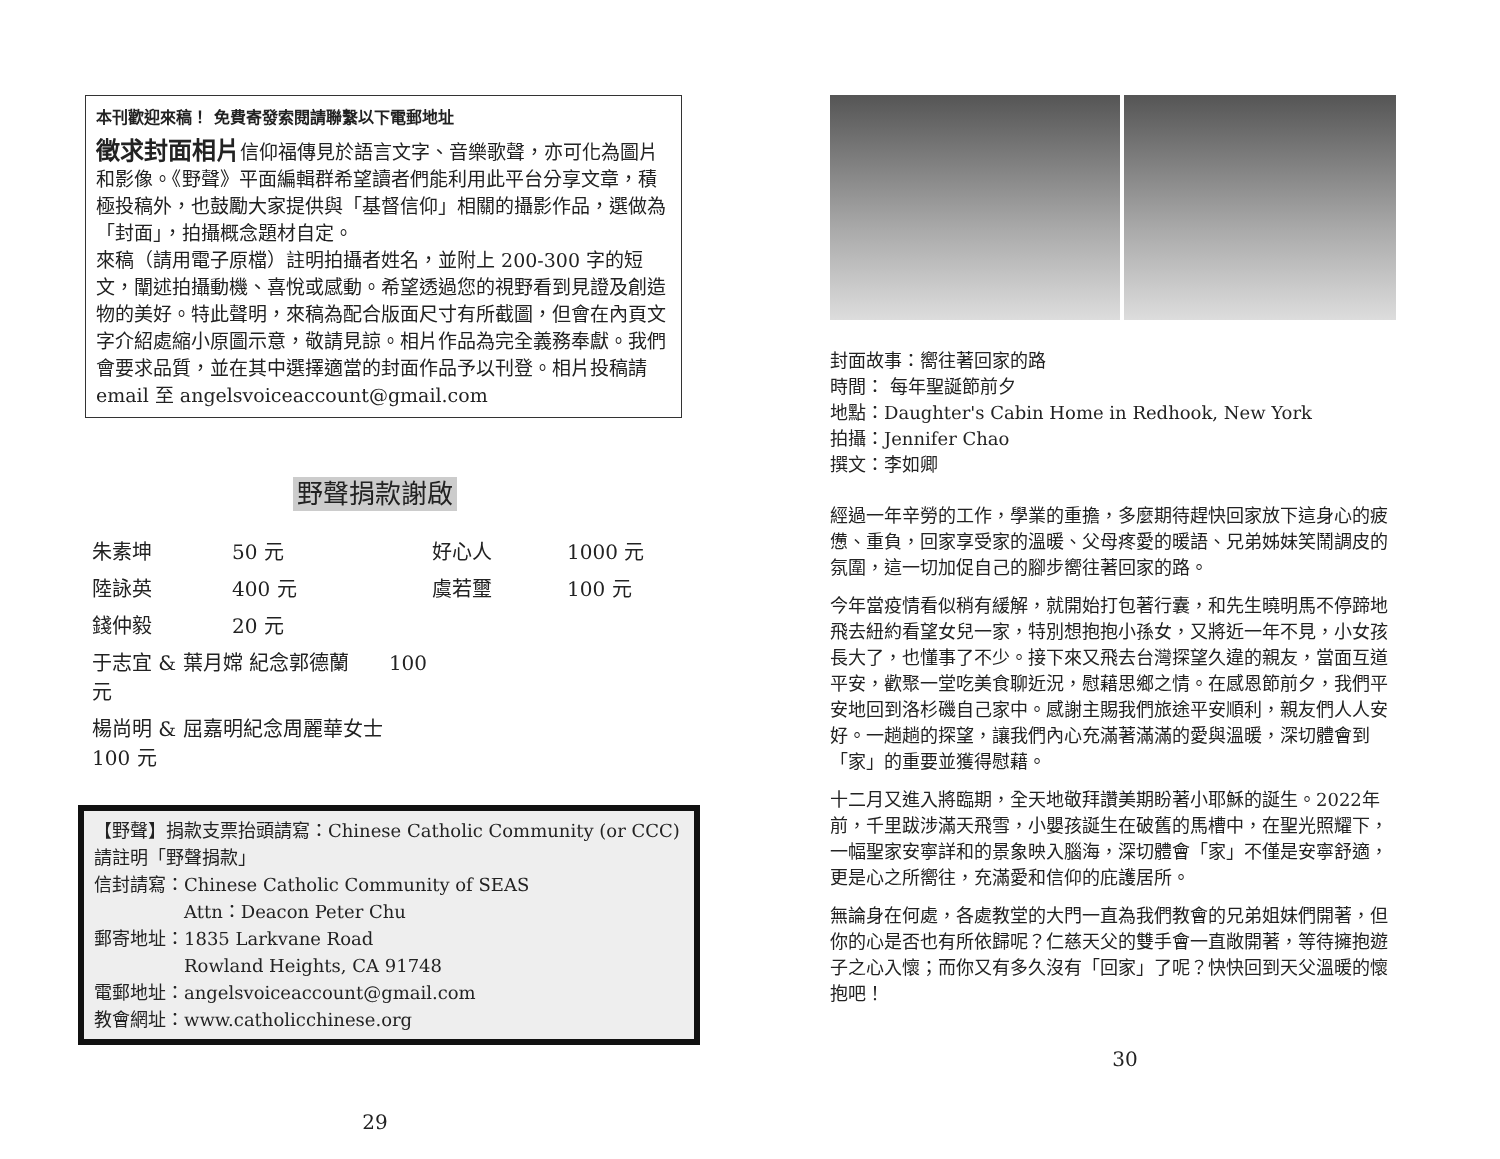本刊歡迎來稿！ 免費寄發索閱請聯繫以下電郵地址
徵求封面相片信仰福傳見於語言文字、音樂歌聲，亦可化為圖片和影像。《野聲》平面編輯群希望讀者們能利用此平台分享文章，積極投稿外，也鼓勵大家提供與「基督信仰」相關的攝影作品，選做為「封面」，拍攝概念題材自定。
來稿（請用電子原檔）註明拍攝者姓名，並附上 200-300 字的短文，闡述拍攝動機、喜悅或感動。希望透過您的視野看到見證及創造物的美好。特此聲明，來稿為配合版面尺寸有所截圖，但會在內頁文字介紹處縮小原圖示意，敬請見諒。相片作品為完全義務奉獻。我們會要求品質，並在其中選擇適當的封面作品予以刊登。相片投稿請 email 至 angelsvoiceaccount@gmail.com
野聲捐款謝啟
| 朱素坤 | 50 元 | 好心人 | 1000 元 |
| 陸詠英 | 400 元 | 虞若璽 | 100 元 |
| 錢仲毅 | 20 元 | | |
| 于志宜 & 葉月嫦 紀念郭德蘭 100 元 | | | |
| 楊尚明 & 屈嘉明紀念周麗華女士 100 元 | | | |
【野聲】捐款支票抬頭請寫：Chinese Catholic Community (or CCC)
請註明「野聲捐款」
信封請寫：Chinese Catholic Community of SEAS
　　　　　Attn：Deacon Peter Chu
郵寄地址：1835 Larkvane Road
　　　　　Rowland Heights, CA 91748
電郵地址：angelsvoiceaccount@gmail.com
教會網址：www.catholicchinese.org
29
封面故事：嚮往著回家的路
時間： 每年聖誕節前夕
地點：Daughter's Cabin Home in Redhook, New York
拍攝：Jennifer Chao
撰文：李如卿
經過一年辛勞的工作，學業的重擔，多麼期待趕快回家放下這身心的疲憊、重負，回家享受家的溫暖、父母疼愛的暖語、兄弟姊妹笑鬧調皮的氛圍，這一切加促自己的腳步嚮往著回家的路。
今年當疫情看似稍有緩解，就開始打包著行囊，和先生曉明馬不停蹄地飛去紐約看望女兒一家，特別想抱抱小孫女，又將近一年不見，小女孩長大了，也懂事了不少。接下來又飛去台灣探望久違的親友，當面互道平安，歡聚一堂吃美食聊近況，慰藉思鄉之情。在感恩節前夕，我們平安地回到洛杉磯自己家中。感謝主賜我們旅途平安順利，親友們人人安好。一趟趟的探望，讓我們內心充滿著滿滿的愛與溫暖，深切體會到「家」的重要並獲得慰藉。
十二月又進入將臨期，全天地敬拜讚美期盼著小耶穌的誕生。2022年前，千里跋涉滿天飛雪，小嬰孩誕生在破舊的馬槽中，在聖光照耀下，一幅聖家安寧詳和的景象映入腦海，深切體會「家」不僅是安寧舒適，更是心之所嚮往，充滿愛和信仰的庇護居所。
無論身在何處，各處教堂的大門一直為我們教會的兄弟姐妹們開著，但你的心是否也有所依歸呢？仁慈天父的雙手會一直敞開著，等待擁抱遊子之心入懷；而你又有多久沒有「回家」了呢？快快回到天父溫暖的懷抱吧！
30